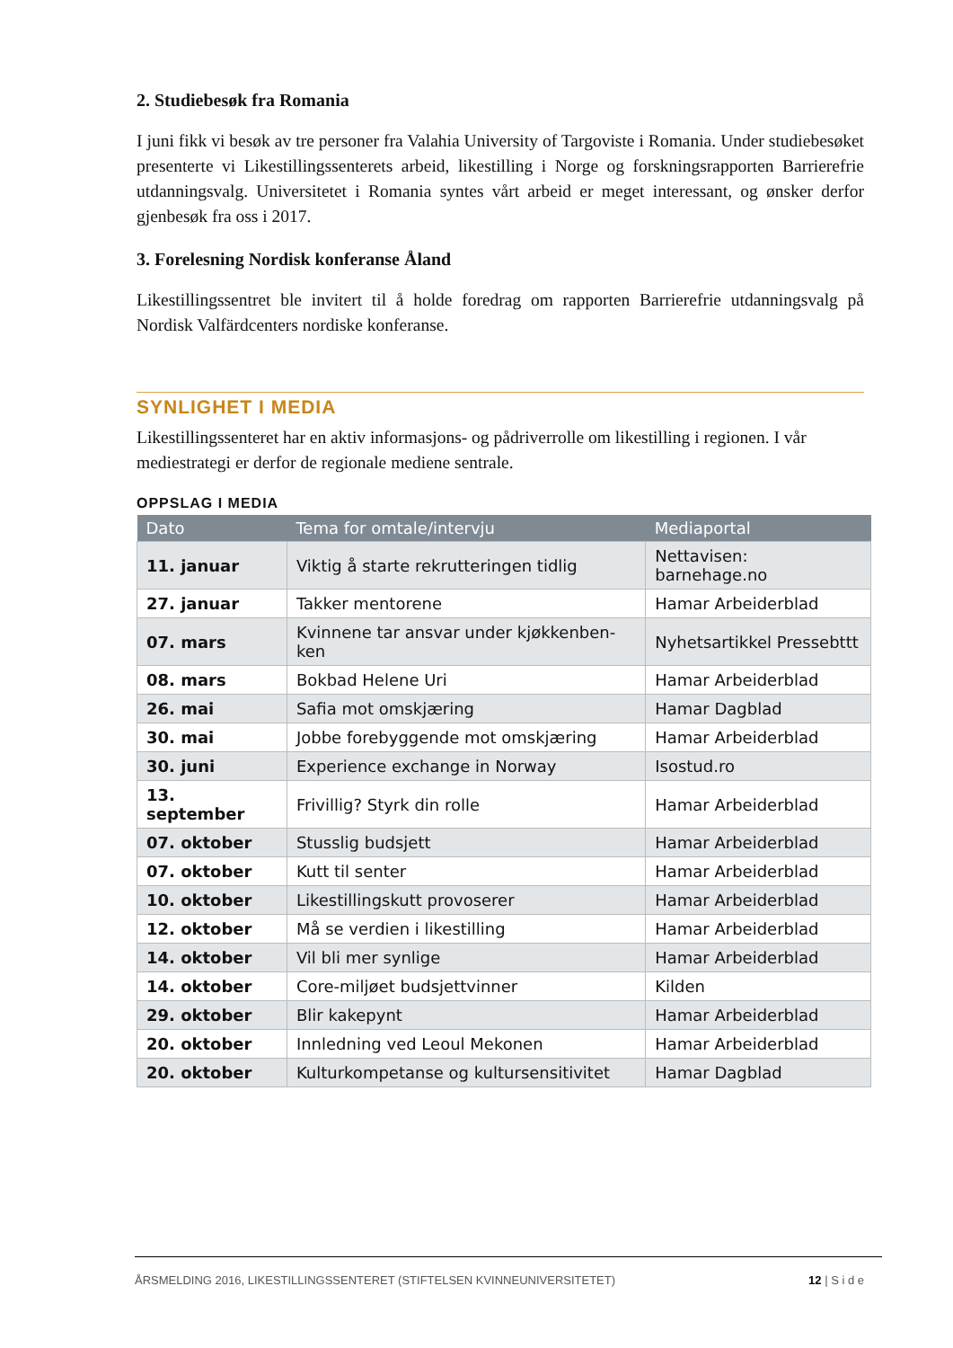2. Studiebesøk fra Romania
I juni fikk vi besøk av tre personer fra Valahia University of Targoviste i Romania. Under studiebesøket presenterte vi Likestillingssenterets arbeid, likestilling i Norge og forskningsrapporten Barrierefrie utdanningsvalg. Universitetet i Romania syntes vårt arbeid er meget interessant, og ønsker derfor gjenbesøk fra oss i 2017.
3. Forelesning Nordisk konferanse Åland
Likestillingssentret ble invitert til å holde foredrag om rapporten Barrierefrie utdanningsvalg på Nordisk Valfärdcenters nordiske konferanse.
SYNLIGHET I MEDIA
Likestillingssenteret har en aktiv informasjons- og pådriverrolle om likestilling i regionen. I vår mediestrategi er derfor de regionale mediene sentrale.
OPPSLAG I MEDIA
| Dato | Tema for omtale/intervju | Mediaportal |
| --- | --- | --- |
| 11. januar | Viktig å starte rekrutteringen tidlig | Nettavisen: barnehage.no |
| 27. januar | Takker mentorene | Hamar Arbeiderblad |
| 07. mars | Kvinnene tar ansvar under kjøkkenben-ken | Nyhetsartikkel Pressebttt |
| 08. mars | Bokbad Helene Uri | Hamar Arbeiderblad |
| 26. mai | Safia mot omskjæring | Hamar Dagblad |
| 30. mai | Jobbe forebyggende mot omskjæring | Hamar Arbeiderblad |
| 30. juni | Experience exchange in Norway | Isostud.ro |
| 13. september | Frivillig? Styrk din rolle | Hamar Arbeiderblad |
| 07. oktober | Stusslig budsjett | Hamar Arbeiderblad |
| 07. oktober | Kutt til senter | Hamar Arbeiderblad |
| 10. oktober | Likestillingskutt provoserer | Hamar Arbeiderblad |
| 12. oktober | Må se verdien i likestilling | Hamar Arbeiderblad |
| 14. oktober | Vil bli mer synlige | Hamar Arbeiderblad |
| 14. oktober | Core-miljøet budsjettvinner | Kilden |
| 29. oktober | Blir kakepynt | Hamar Arbeiderblad |
| 20. oktober | Innledning ved Leoul Mekonen | Hamar Arbeiderblad |
| 20. oktober | Kulturkompetanse og kultursensitivitet | Hamar Dagblad |
ÅRSMELDING 2016, LIKESTILLINGSSENTERET (STIFTELSEN KVINNEUNIVERSITETET) 12 | S i d e